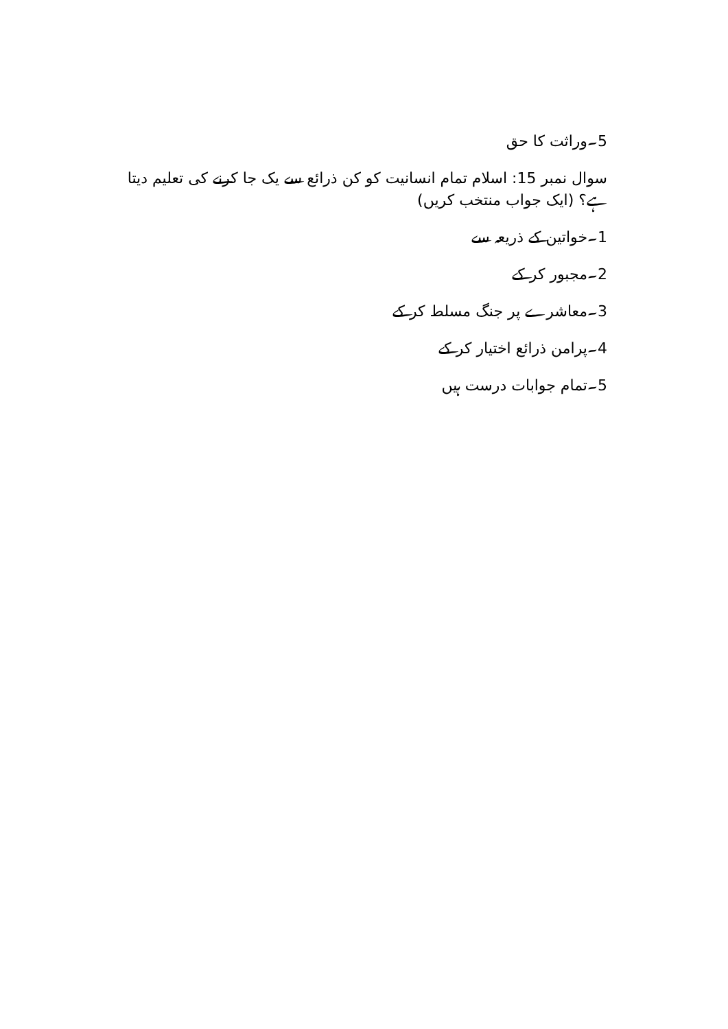5۔وراثت کا حق
سوال نمبر 15: اسلام تمام انسانیت کو کن ذرائع سے یک جا کرنے کی تعلیم دیتا ہے؟ (ایک جواب منتخب کریں)
1۔خواتین کے ذریعہ سے
2۔مجبور کر کے
3۔معاشرے پر جنگ مسلط کر کے
4۔پرامن ذرائع اختیار کر کے
5۔تمام جوابات درست ہیں